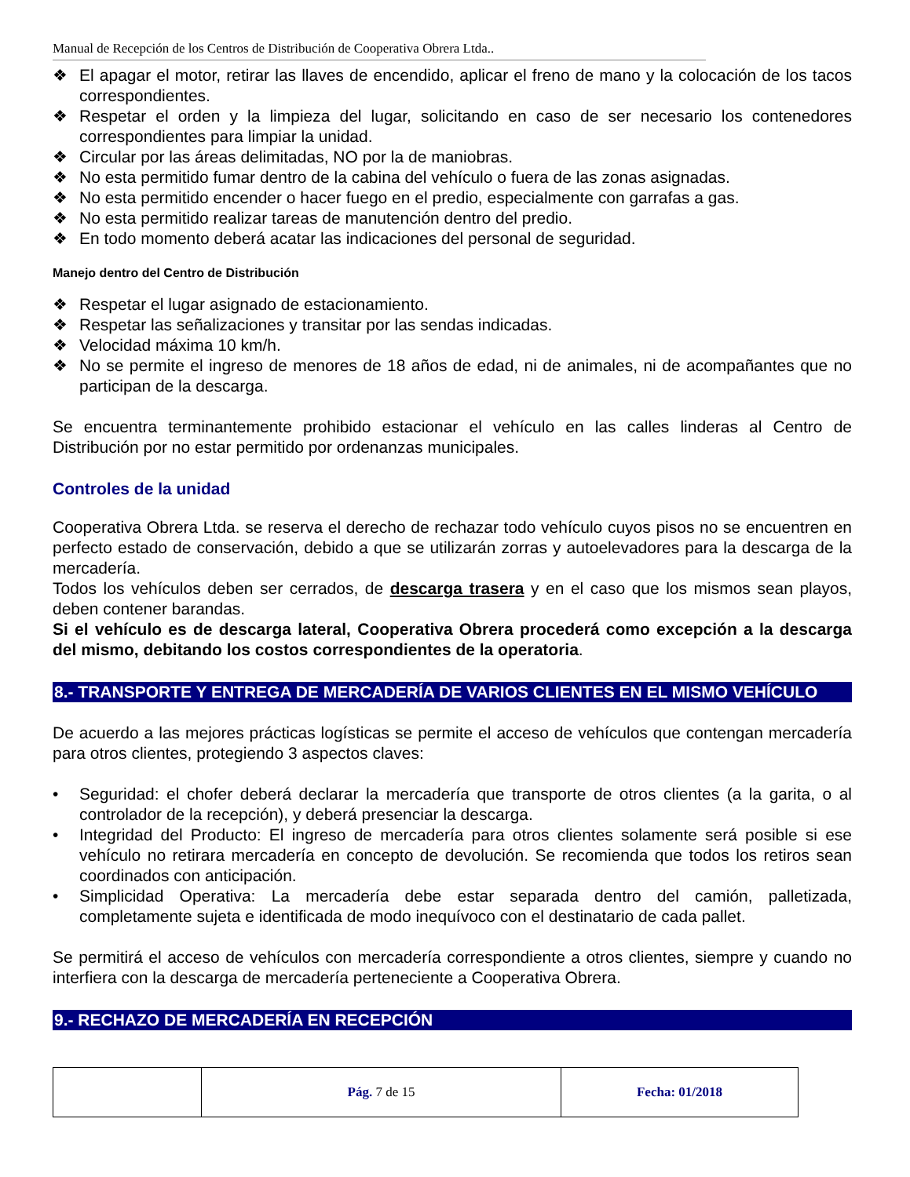Manual de Recepción de los Centros de Distribución de Cooperativa Obrera Ltda..
❖ El apagar el motor, retirar las llaves de encendido, aplicar el freno de mano y la colocación de los tacos correspondientes.
❖ Respetar el orden y la limpieza del lugar, solicitando en caso de ser necesario los contenedores correspondientes para limpiar la unidad.
❖ Circular por las áreas delimitadas, NO por la de maniobras.
❖ No esta permitido fumar dentro de la cabina del vehículo o fuera de las zonas asignadas.
❖ No esta permitido encender o hacer fuego en el predio, especialmente con garrafas a gas.
❖ No esta permitido realizar tareas de manutención dentro del predio.
❖ En todo momento deberá acatar las indicaciones del personal de seguridad.
Manejo dentro del Centro de Distribución
❖ Respetar el lugar asignado de estacionamiento.
❖ Respetar las señalizaciones y transitar por las sendas indicadas.
❖ Velocidad máxima 10 km/h.
❖ No se permite el ingreso de menores de 18 años de edad, ni de animales, ni de acompañantes que no participan de la descarga.
Se encuentra terminantemente prohibido estacionar el vehículo en las calles linderas al Centro de Distribución por no estar permitido por ordenanzas municipales.
Controles de la unidad
Cooperativa Obrera Ltda. se reserva el derecho de rechazar todo vehículo cuyos pisos no se encuentren en perfecto estado de conservación, debido a que se utilizarán zorras y autoelevadores para la descarga de la mercadería.
Todos los vehículos deben ser cerrados, de descarga trasera y en el caso que los mismos sean playos, deben contener barandas.
Si el vehículo es de descarga lateral, Cooperativa Obrera procederá como excepción a la descarga del mismo, debitando los costos correspondientes de la operatoria.
8.- TRANSPORTE Y ENTREGA DE MERCADERÍA DE VARIOS CLIENTES EN EL MISMO VEHÍCULO
De acuerdo a las mejores prácticas logísticas se permite el acceso de vehículos que contengan mercadería para otros clientes, protegiendo 3 aspectos claves:
• Seguridad: el chofer deberá declarar la mercadería que transporte de otros clientes (a la garita, o al controlador de la recepción), y deberá presenciar la descarga.
• Integridad del Producto: El ingreso de mercadería para otros clientes solamente será posible si ese vehículo no retirara mercadería en concepto de devolución. Se recomienda que todos los retiros sean coordinados con anticipación.
• Simplicidad Operativa: La mercadería debe estar separada dentro del camión, palletizada, completamente sujeta e identificada de modo inequívoco con el destinatario de cada pallet.
Se permitirá el acceso de vehículos con mercadería correspondiente a otros clientes, siempre y cuando no interfiera con la descarga de mercadería perteneciente a Cooperativa Obrera.
9.- RECHAZO DE MERCADERÍA EN RECEPCIÓN
| | Pág. 7 de 15 | Fecha: 01/2018 |